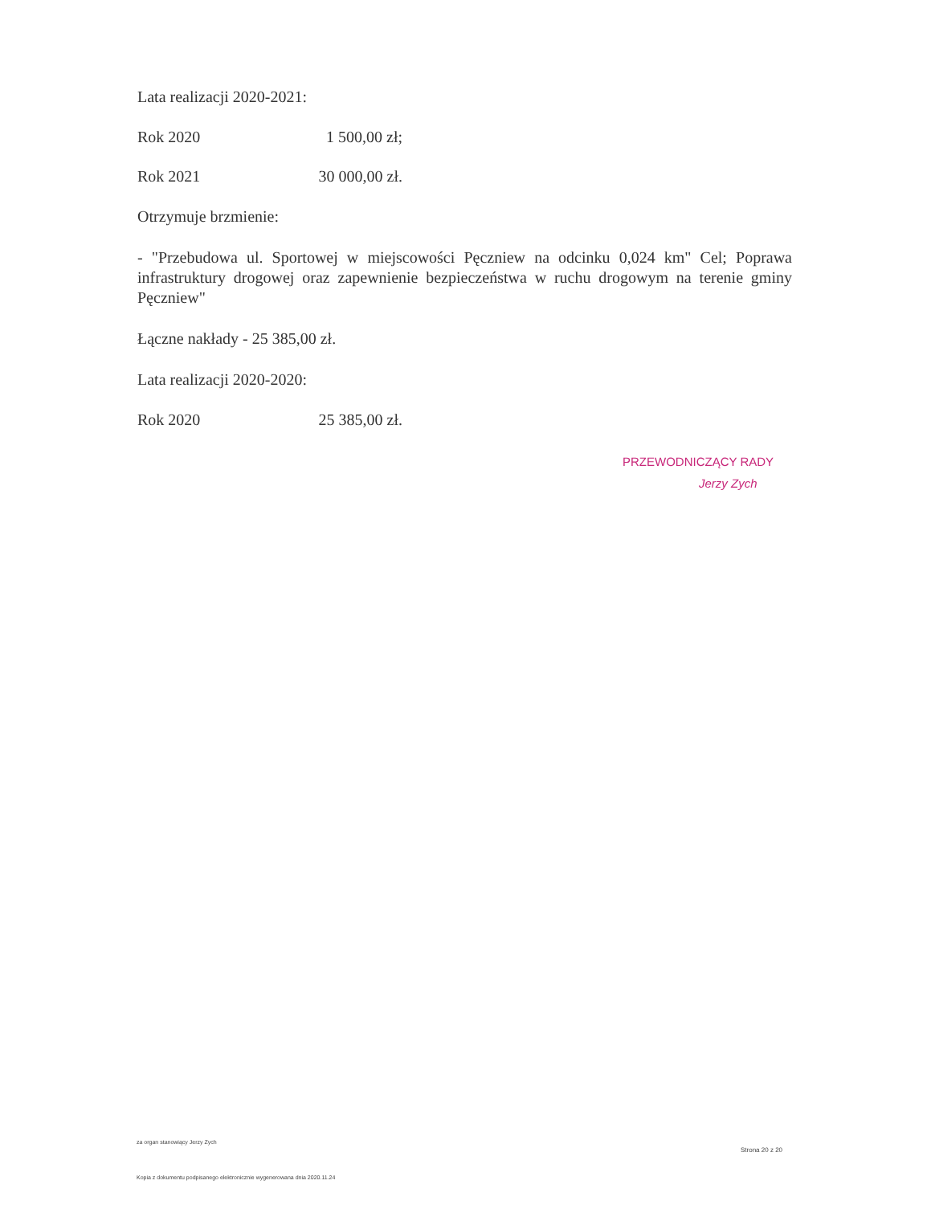Lata realizacji 2020-2021:
Rok 2020 1 500,00 zł;
Rok 2021 30 000,00 zł.
Otrzymuje brzmienie:
- "Przebudowa ul. Sportowej w miejscowości Pęczniew na odcinku 0,024 km" Cel; Poprawa infrastruktury drogowej oraz zapewnienie bezpieczeństwa w ruchu drogowym na terenie gminy Pęczniew"
Łączne nakłady - 25 385,00 zł.
Lata realizacji 2020-2020:
Rok 2020 25 385,00 zł.
PRZEWODNICZĄCY RADY
Jerzy Zych
za organ stanowiący Jerzy Zych
Strona 20 z 20
Kopia z dokumentu podpisanego elektronicznie wygenerowana dnia 2020.11.24